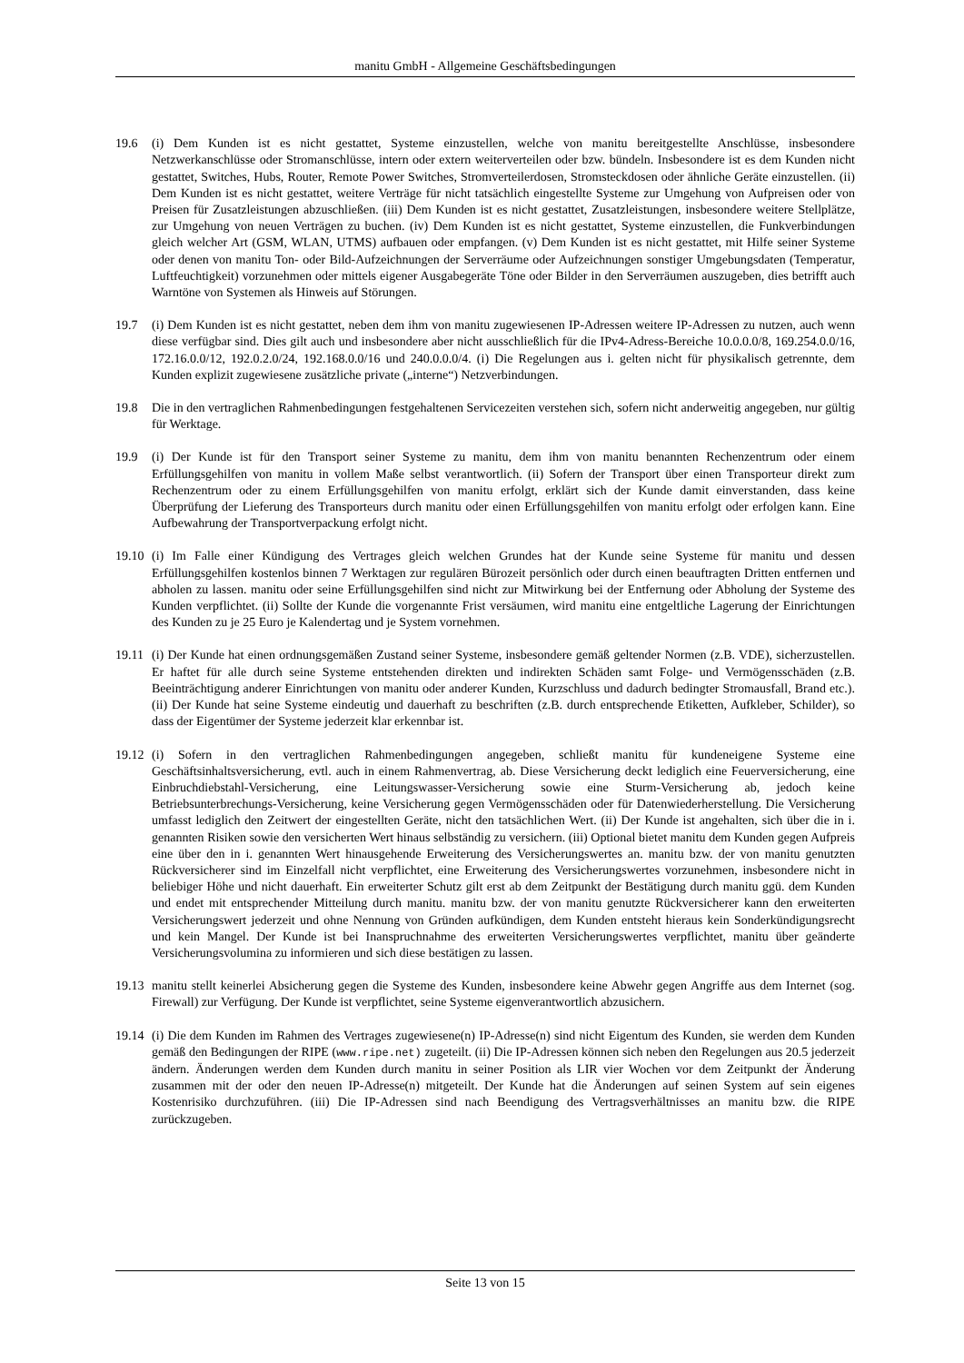manitu GmbH - Allgemeine Geschäftsbedingungen
19.6 (i) Dem Kunden ist es nicht gestattet, Systeme einzustellen, welche von manitu bereitgestellte Anschlüsse, insbesondere Netzwerkanschlüsse oder Stromanschlüsse, intern oder extern weiterverteilen oder bzw. bündeln. Insbesondere ist es dem Kunden nicht gestattet, Switches, Hubs, Router, Remote Power Switches, Stromverteilerdosen, Stromsteckdosen oder ähnliche Geräte einzustellen. (ii) Dem Kunden ist es nicht gestattet, weitere Verträge für nicht tatsächlich eingestellte Systeme zur Umgehung von Aufpreisen oder von Preisen für Zusatzleistungen abzuschließen. (iii) Dem Kunden ist es nicht gestattet, Zusatzleistungen, insbesondere weitere Stellplätze, zur Umgehung von neuen Verträgen zu buchen. (iv) Dem Kunden ist es nicht gestattet, Systeme einzustellen, die Funkverbindungen gleich welcher Art (GSM, WLAN, UTMS) aufbauen oder empfangen. (v) Dem Kunden ist es nicht gestattet, mit Hilfe seiner Systeme oder denen von manitu Ton- oder Bild-Aufzeichnungen der Serverräume oder Aufzeichnungen sonstiger Umgebungsdaten (Temperatur, Luftfeuchtigkeit) vorzunehmen oder mittels eigener Ausgabegeräte Töne oder Bilder in den Serverräumen auszugeben, dies betrifft auch Warntöne von Systemen als Hinweis auf Störungen.
19.7 (i) Dem Kunden ist es nicht gestattet, neben dem ihm von manitu zugewiesenen IP-Adressen weitere IP-Adressen zu nutzen, auch wenn diese verfügbar sind. Dies gilt auch und insbesondere aber nicht ausschließlich für die IPv4-Adress-Bereiche 10.0.0.0/8, 169.254.0.0/16, 172.16.0.0/12, 192.0.2.0/24, 192.168.0.0/16 und 240.0.0.0/4. (i) Die Regelungen aus i. gelten nicht für physikalisch getrennte, dem Kunden explizit zugewiesene zusätzliche private („interne“) Netzverbindungen.
19.8 Die in den vertraglichen Rahmenbedingungen festgehaltenen Servicezeiten verstehen sich, sofern nicht anderweitig angegeben, nur gültig für Werktage.
19.9 (i) Der Kunde ist für den Transport seiner Systeme zu manitu, dem ihm von manitu benannten Rechenzentrum oder einem Erfüllungsgehilfen von manitu in vollem Maße selbst verantwortlich. (ii) Sofern der Transport über einen Transporteur direkt zum Rechenzentrum oder zu einem Erfüllungsgehilfen von manitu erfolgt, erklärt sich der Kunde damit einverstanden, dass keine Überprüfung der Lieferung des Transporteurs durch manitu oder einen Erfüllungsgehilfen von manitu erfolgt oder erfolgen kann. Eine Aufbewahrung der Transportverpackung erfolgt nicht.
19.10
(i) Im Falle einer Kündigung des Vertrages gleich welchen Grundes hat der Kunde seine Systeme für manitu und dessen Erfüllungsgehilfen kostenlos binnen 7 Werktagen zur regulären Bürozeit persönlich oder durch einen beauftragten Dritten entfernen und abholen zu lassen. manitu oder seine Erfüllungsgehilfen sind nicht zur Mitwirkung bei der Entfernung oder Abholung der Systeme des Kunden verpflichtet. (ii) Sollte der Kunde die vorgenannte Frist versäumen, wird manitu eine entgeltliche Lagerung der Einrichtungen des Kunden zu je 25 Euro je Kalendertag und je System vornehmen.
19.11
(i) Der Kunde hat einen ordnungsgemäßen Zustand seiner Systeme, insbesondere gemäß geltender Normen (z.B. VDE), sicherzustellen. Er haftet für alle durch seine Systeme entstehenden direkten und indirekten Schäden samt Folge- und Vermögensschäden (z.B. Beeinträchtigung anderer Einrichtungen von manitu oder anderer Kunden, Kurzschluss und dadurch bedingter Stromausfall, Brand etc.). (ii) Der Kunde hat seine Systeme eindeutig und dauerhaft zu beschriften (z.B. durch entsprechende Etiketten, Aufkleber, Schilder), so dass der Eigentümer der Systeme jederzeit klar erkennbar ist.
19.12
(i) Sofern in den vertraglichen Rahmenbedingungen angegeben, schließt manitu für kundeneigene Systeme eine Geschäftsinhaltsversicherung, evtl. auch in einem Rahmenvertrag, ab. Diese Versicherung deckt lediglich eine Feuerversicherung, eine Einbruchdiebstahl-Versicherung, eine Leitungswasser-Versicherung sowie eine Sturm-Versicherung ab, jedoch keine Betriebsunterbrechungs-Versicherung, keine Versicherung gegen Vermögensschäden oder für Datenwiederherstellung. Die Versicherung umfasst lediglich den Zeitwert der eingestellten Geräte, nicht den tatsächlichen Wert. (ii) Der Kunde ist angehalten, sich über die in i. genannten Risiken sowie den versicherten Wert hinaus selbständig zu versichern. (iii) Optional bietet manitu dem Kunden gegen Aufpreis eine über den in i. genannten Wert hinausgehende Erweiterung des Versicherungswertes an. manitu bzw. der von manitu genutzten Rückversicherer sind im Einzelfall nicht verpflichtet, eine Erweiterung des Versicherungswertes vorzunehmen, insbesondere nicht in beliebiger Höhe und nicht dauerhaft. Ein erweiterter Schutz gilt erst ab dem Zeitpunkt der Bestätigung durch manitu ggü. dem Kunden und endet mit entsprechender Mitteilung durch manitu. manitu bzw. der von manitu genutzte Rückversicherer kann den erweiterten Versicherungswert jederzeit und ohne Nennung von Gründen aufkündigen, dem Kunden entsteht hieraus kein Sonderkündigungsrecht und kein Mangel. Der Kunde ist bei Inanspruchnahme des erweiterten Versicherungswertes verpflichtet, manitu über geänderte Versicherungsvolumina zu informieren und sich diese bestätigen zu lassen.
19.13
manitu stellt keinerlei Absicherung gegen die Systeme des Kunden, insbesondere keine Abwehr gegen Angriffe aus dem Internet (sog. Firewall) zur Verfügung. Der Kunde ist verpflichtet, seine Systeme eigenverantwortlich abzusichern.
19.14
(i) Die dem Kunden im Rahmen des Vertrages zugewiesene(n) IP-Adresse(n) sind nicht Eigentum des Kunden, sie werden dem Kunden gemäß den Bedingungen der RIPE (www.ripe.net) zugeteilt. (ii) Die IP-Adressen können sich neben den Regelungen aus 20.5 jederzeit ändern. Änderungen werden dem Kunden durch manitu in seiner Position als LIR vier Wochen vor dem Zeitpunkt der Änderung zusammen mit der oder den neuen IP-Adresse(n) mitgeteilt. Der Kunde hat die Änderungen auf seinen System auf sein eigenes Kostenrisiko durchzuführen. (iii) Die IP-Adressen sind nach Beendigung des Vertragsverhältnisses an manitu bzw. die RIPE zurückzugeben.
Seite 13 von 15